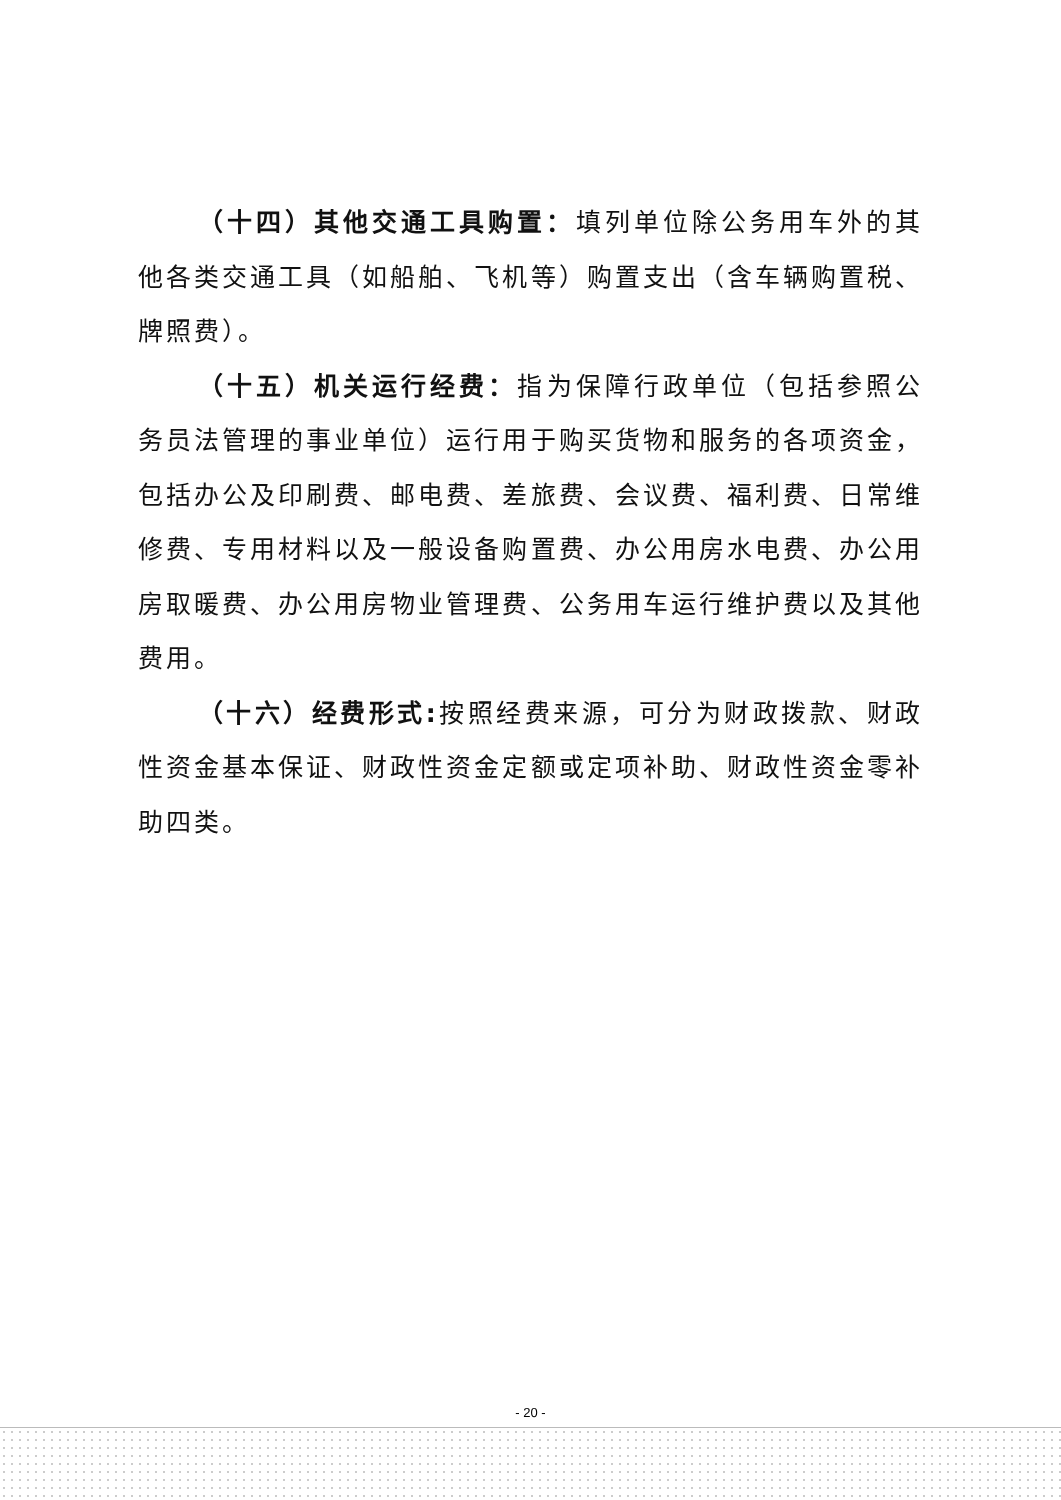（十四）其他交通工具购置：填列单位除公务用车外的其他各类交通工具（如船舶、飞机等）购置支出（含车辆购置税、牌照费）。
（十五）机关运行经费：指为保障行政单位（包括参照公务员法管理的事业单位）运行用于购买货物和服务的各项资金，包括办公及印刷费、邮电费、差旅费、会议费、福利费、日常维修费、专用材料以及一般设备购置费、办公用房水电费、办公用房取暖费、办公用房物业管理费、公务用车运行维护费以及其他费用。
（十六）经费形式: 按照经费来源，可分为财政拨款、财政性资金基本保证、财政性资金定额或定项补助、财政性资金零补助四类。
- 20 -